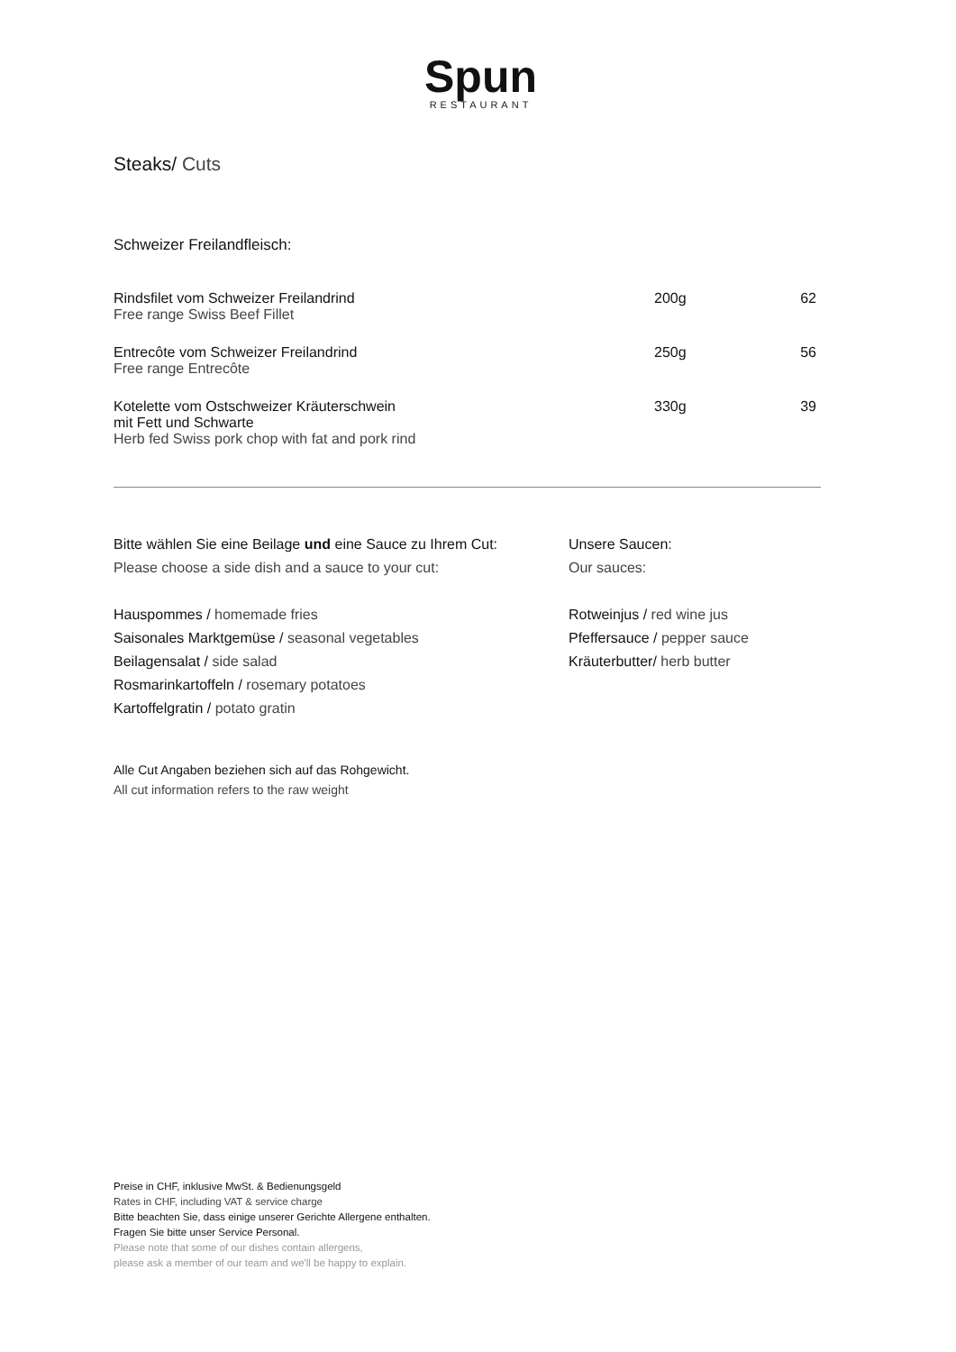Spun
RESTAURANT
Steaks/ Cuts
Schweizer Freilandfleisch:
| Rindsfilet vom Schweizer Freilandrind Free range Swiss Beef Fillet | 200g | 62 |
| Entrecôte vom Schweizer Freilandrind Free range Entrecôte | 250g | 56 |
| Kotelette vom Ostschweizer Kräuterschwein mit Fett und Schwarte Herb fed Swiss pork chop with fat and pork rind | 330g | 39 |
Bitte wählen Sie eine Beilage und eine Sauce zu Ihrem Cut:
Please choose a side dish and a sauce to your cut:
Hauspommes / homemade fries
Saisonales Marktgemüse / seasonal vegetables
Beilagensalat / side salad
Rosmarinkartoffeln / rosemary potatoes
Kartoffelgratin / potato gratin
Unsere Saucen:
Our sauces:
Rotweinjus / red wine jus
Pfeffersauce / pepper sauce
Kräuterbutter/ herb butter
Alle Cut Angaben beziehen sich auf das Rohgewicht.
All cut information refers to the raw weight
Preise in CHF, inklusive MwSt. & Bedienungsgeld
Rates in CHF, including VAT & service charge
Bitte beachten Sie, dass einige unserer Gerichte Allergene enthalten.
Fragen Sie bitte unser Service Personal.
Please note that some of our dishes contain allergens,
please ask a member of our team and we'll be happy to explain.